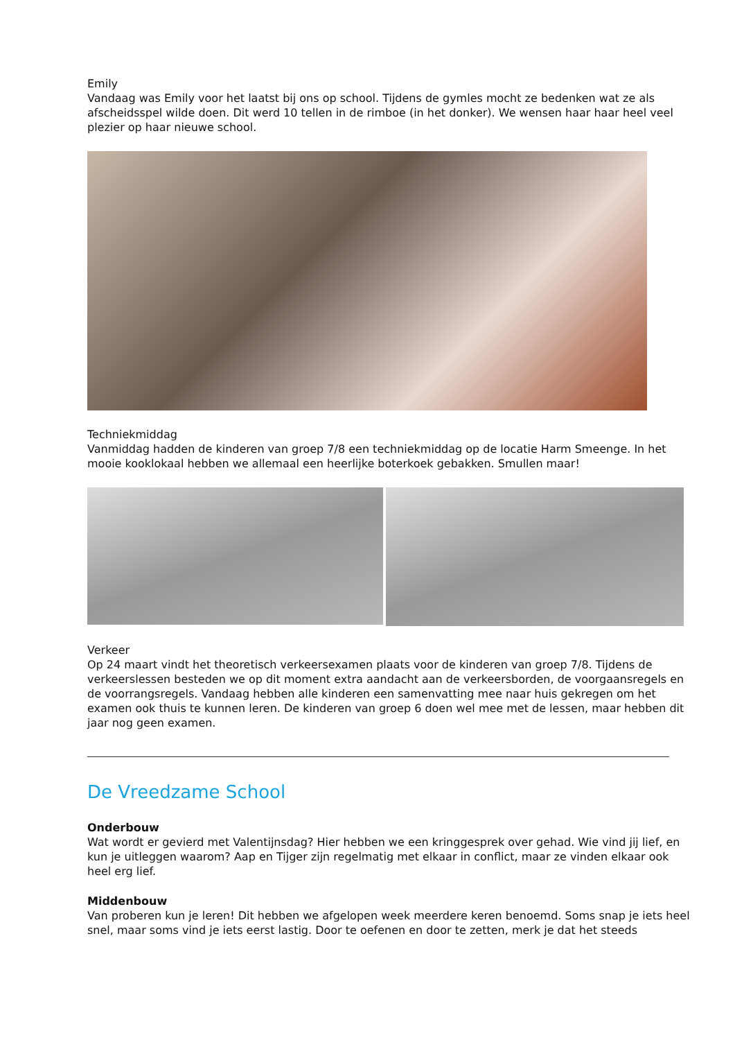Emily
Vandaag was Emily voor het laatst bij ons op school. Tijdens de gymles mocht ze bedenken wat ze als afscheidsspel wilde doen. Dit werd 10 tellen in de rimboe (in het donker). We wensen haar haar heel veel plezier op haar nieuwe school.
Techniekmiddag
Vanmiddag hadden de kinderen van groep 7/8 een techniekmiddag op de locatie Harm Smeenge. In het mooie kooklokaal hebben we allemaal een heerlijke boterkoek gebakken. Smullen maar!
Verkeer
Op 24 maart vindt het theoretisch verkeersexamen plaats voor de kinderen van groep 7/8. Tijdens de verkeerslessen besteden we op dit moment extra aandacht aan de verkeersborden, de voorgaansregels en de voorrangsregels. Vandaag hebben alle kinderen een samenvatting mee naar huis gekregen om het examen ook thuis te kunnen leren. De kinderen van groep 6 doen wel mee met de lessen, maar hebben dit jaar nog geen examen.
De Vreedzame School
Onderbouw
Wat wordt er gevierd met Valentijnsdag? Hier hebben we een kringgesprek over gehad. Wie vind jij lief, en kun je uitleggen waarom? Aap en Tijger zijn regelmatig met elkaar in conflict, maar ze vinden elkaar ook heel erg lief.
Middenbouw
Van proberen kun je leren! Dit hebben we afgelopen week meerdere keren benoemd. Soms snap je iets heel snel, maar soms vind je iets eerst lastig. Door te oefenen en door te zetten, merk je dat het steeds